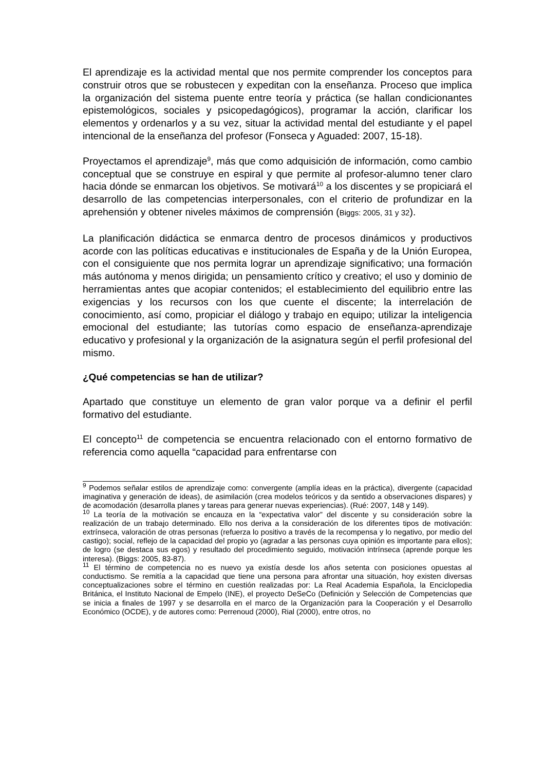El aprendizaje es la actividad mental que nos permite comprender los conceptos para construir otros que se robustecen y expeditan con la enseñanza. Proceso que implica la organización del sistema puente entre teoría y práctica (se hallan condicionantes epistemológicos, sociales y psicopedagógicos), programar la acción, clarificar los elementos y ordenarlos y a su vez, situar la actividad mental del estudiante y el papel intencional de la enseñanza del profesor (Fonseca y Aguaded: 2007, 15-18).
Proyectamos el aprendizaje<sup>9</sup>, más que como adquisición de información, como cambio conceptual que se construye en espiral y que permite al profesor-alumno tener claro hacia dónde se enmarcan los objetivos. Se motivará<sup>10</sup> a los discentes y se propiciará el desarrollo de las competencias interpersonales, con el criterio de profundizar en la aprehensión y obtener niveles máximos de comprensión (Biggs: 2005, 31 y 32).
La planificación didáctica se enmarca dentro de procesos dinámicos y productivos acorde con las políticas educativas e institucionales de España y de la Unión Europea, con el consiguiente que nos permita lograr un aprendizaje significativo; una formación más autónoma y menos dirigida; un pensamiento crítico y creativo; el uso y dominio de herramientas antes que acopiar contenidos; el establecimiento del equilibrio entre las exigencias y los recursos con los que cuente el discente; la interrelación de conocimiento, así como, propiciar el diálogo y trabajo en equipo; utilizar la inteligencia emocional del estudiante; las tutorías como espacio de enseñanza-aprendizaje educativo y profesional y la organización de la asignatura según el perfil profesional del mismo.
¿Qué competencias se han de utilizar?
Apartado que constituye un elemento de gran valor porque va a definir el perfil formativo del estudiante.
El concepto<sup>11</sup> de competencia se encuentra relacionado con el entorno formativo de referencia como aquella “capacidad para enfrentarse con
<sup>9</sup> Podemos señalar estilos de aprendizaje como: convergente (amplía ideas en la práctica), divergente (capacidad imaginativa y generación de ideas), de asimilación (crea modelos teóricos y da sentido a observaciones dispares) y de acomodación (desarrolla planes y tareas para generar nuevas experiencias). (Rué: 2007, 148 y 149).
<sup>10</sup> La teoría de la motivación se encauza en la “expectativa valor” del discente y su consideración sobre la realización de un trabajo determinado. Ello nos deriva a la consideración de los diferentes tipos de motivación: extrínseca, valoración de otras personas (refuerza lo positivo a través de la recompensa y lo negativo, por medio del castigo); social, reflejo de la capacidad del propio yo (agradar a las personas cuya opinión es importante para ellos); de logro (se destaca sus egos) y resultado del procedimiento seguido, motivación intrínseca (aprende porque les interesa). (Biggs: 2005, 83-87).
<sup>11</sup> El término de competencia no es nuevo ya existía desde los años setenta con posiciones opuestas al conductismo. Se remitía a la capacidad que tiene una persona para afrontar una situación, hoy existen diversas conceptualizaciones sobre el término en cuestión realizadas por: La Real Academia Española, la Enciclopedia Británica, el Instituto Nacional de Empelo (INE), el proyecto DeSeCo (Definición y Selección de Competencias que se inicia a finales de 1997 y se desarrolla en el marco de la Organización para la Cooperación y el Desarrollo Económico (OCDE), y de autores como: Perrenoud (2000), Rial (2000), entre otros, no